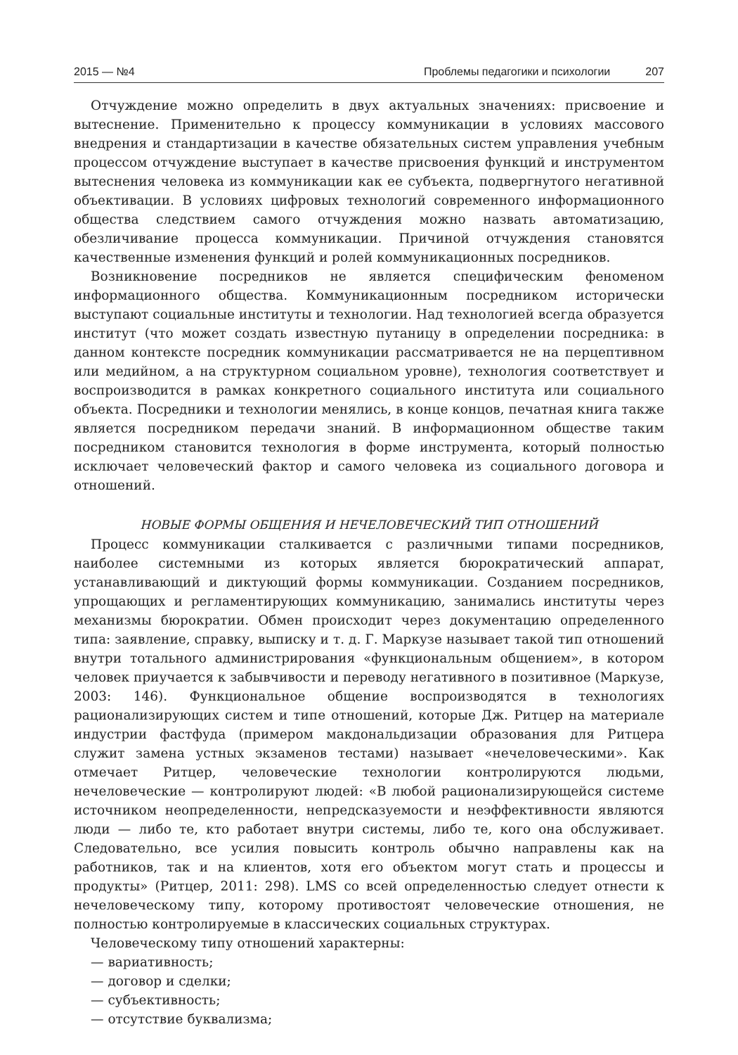2015 — №4 Проблемы педагогики и психологии 207
Отчуждение можно определить в двух актуальных значениях: присвоение и вытеснение. Применительно к процессу коммуникации в условиях массового внедрения и стандартизации в качестве обязательных систем управления учебным процессом отчуждение выступает в качестве присвоения функций и инструментом вытеснения человека из коммуникации как ее субъекта, подвергнутого негативной объективации. В условиях цифровых технологий современного информационного общества следствием самого отчуждения можно назвать автоматизацию, обезличивание процесса коммуникации. Причиной отчуждения становятся качественные изменения функций и ролей коммуникационных посредников.
Возникновение посредников не является специфическим феноменом информационного общества. Коммуникационным посредником исторически выступают социальные институты и технологии. Над технологией всегда образуется институт (что может создать известную путаницу в определении посредника: в данном контексте посредник коммуникации рассматривается не на перцептивном или медийном, а на структурном социальном уровне), технология соответствует и воспроизводится в рамках конкретного социального института или социального объекта. Посредники и технологии менялись, в конце концов, печатная книга также является посредником передачи знаний. В информационном обществе таким посредником становится технология в форме инструмента, который полностью исключает человеческий фактор и самого человека из социального договора и отношений.
НОВЫЕ ФОРМЫ ОБЩЕНИЯ И НЕЧЕЛОВЕЧЕСКИЙ ТИП ОТНОШЕНИЙ
Процесс коммуникации сталкивается с различными типами посредников, наиболее системными из которых является бюрократический аппарат, устанавливающий и диктующий формы коммуникации. Созданием посредников, упрощающих и регламентирующих коммуникацию, занимались институты через механизмы бюрократии. Обмен происходит через документацию определенного типа: заявление, справку, выписку и т. д. Г. Маркузе называет такой тип отношений внутри тотального администрирования «функциональным общением», в котором человек приучается к забывчивости и переводу негативного в позитивное (Маркузе, 2003: 146). Функциональное общение воспроизводятся в технологиях рационализирующих систем и типе отношений, которые Дж. Ритцер на материале индустрии фастфуда (примером макдональдизации образования для Ритцера служит замена устных экзаменов тестами) называет «нечеловеческими». Как отмечает Ритцер, человеческие технологии контролируются людьми, нечеловеческие — контролируют людей: «В любой рационализирующейся системе источником неопределенности, непредсказуемости и неэффективности являются люди — либо те, кто работает внутри системы, либо те, кого она обслуживает. Следовательно, все усилия повысить контроль обычно направлены как на работников, так и на клиентов, хотя его объектом могут стать и процессы и продукты» (Ритцер, 2011: 298). LMS со всей определенностью следует отнести к нечеловеческому типу, которому противостоят человеческие отношения, не полностью контролируемые в классических социальных структурах.
Человеческому типу отношений характерны:
— вариативность;
— договор и сделки;
— субъективность;
— отсутствие буквализма;